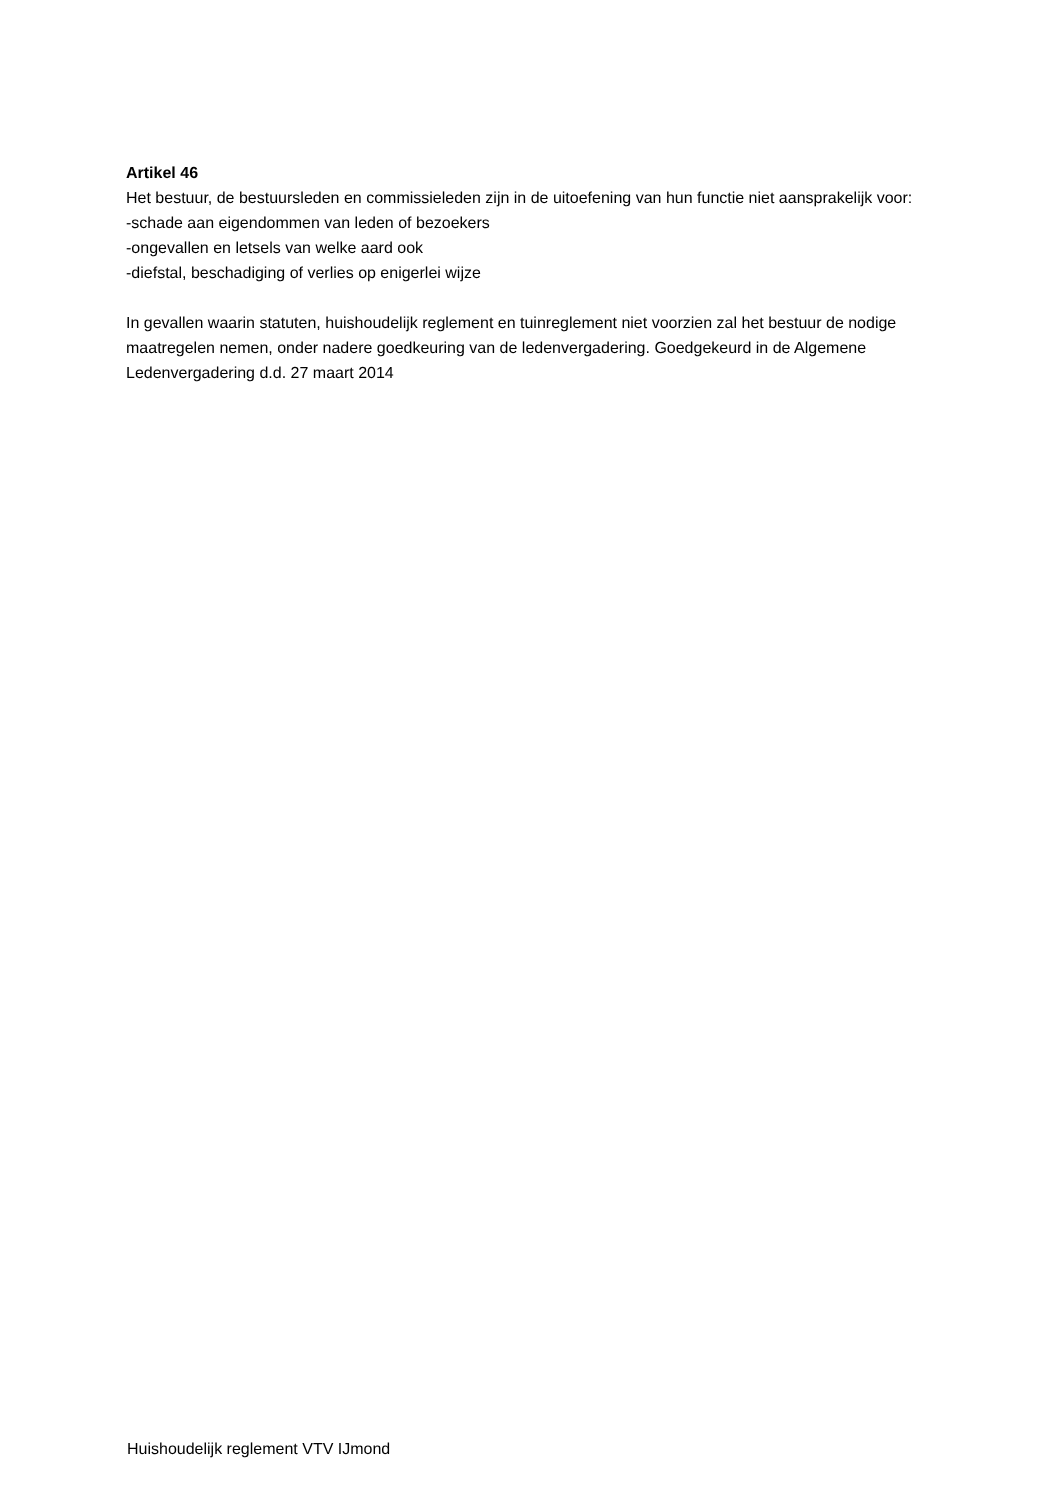Artikel 46
Het bestuur, de bestuursleden en commissieleden zijn in de uitoefening van hun functie niet aansprakelijk voor:
-schade aan eigendommen van leden of bezoekers
-ongevallen en letsels van welke aard ook
-diefstal, beschadiging of verlies op enigerlei wijze
In gevallen waarin statuten, huishoudelijk reglement en tuinreglement niet voorzien zal het bestuur de nodige maatregelen nemen, onder nadere goedkeuring van de ledenvergadering. Goedgekeurd in de Algemene Ledenvergadering d.d. 27 maart 2014
Huishoudelijk reglement VTV IJmond